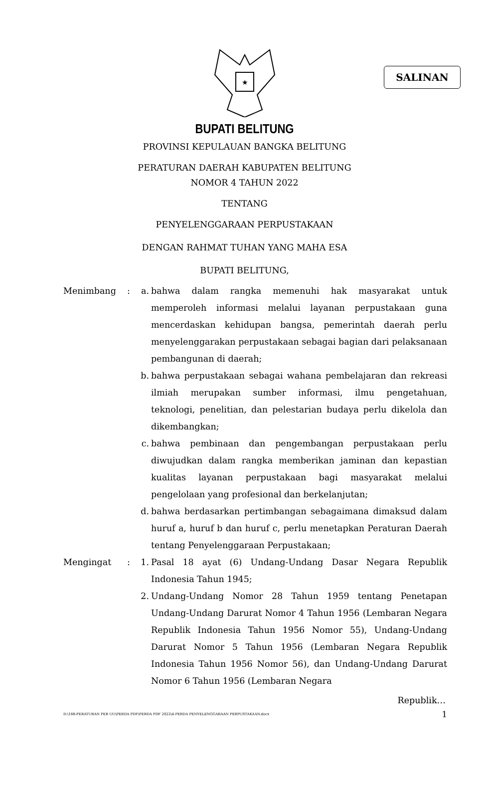SALINAN
★
BUPATI BELITUNG
PROVINSI KEPULAUAN BANGKA BELITUNG
PERATURAN DAERAH KABUPATEN BELITUNG
NOMOR 4 TAHUN 2022
TENTANG
PENYELENGGARAAN PERPUSTAKAAN
DENGAN RAHMAT TUHAN YANG MAHA ESA
BUPATI BELITUNG,
Menimbang : a. bahwa dalam rangka memenuhi hak masyarakat untuk memperoleh informasi melalui layanan perpustakaan guna mencerdaskan kehidupan bangsa, pemerintah daerah perlu menyelenggarakan perpustakaan sebagai bagian dari pelaksanaan pembangunan di daerah;
b. bahwa perpustakaan sebagai wahana pembelajaran dan rekreasi ilmiah merupakan sumber informasi, ilmu pengetahuan, teknologi, penelitian, dan pelestarian budaya perlu dikelola dan dikembangkan;
c. bahwa pembinaan dan pengembangan perpustakaan perlu diwujudkan dalam rangka memberikan jaminan dan kepastian kualitas layanan perpustakaan bagi masyarakat melalui pengelolaan yang profesional dan berkelanjutan;
d. bahwa berdasarkan pertimbangan sebagaimana dimaksud dalam huruf a, huruf b dan huruf c, perlu menetapkan Peraturan Daerah tentang Penyelenggaraan Perpustakaan;
Mengingat : 1. Pasal 18 ayat (6) Undang-Undang Dasar Negara Republik Indonesia Tahun 1945;
2. Undang-Undang Nomor 28 Tahun 1959 tentang Penetapan Undang-Undang Darurat Nomor 4 Tahun 1956 (Lembaran Negara Republik Indonesia Tahun 1956 Nomor 55), Undang-Undang Darurat Nomor 5 Tahun 1956 (Lembaran Negara Republik Indonesia Tahun 1956 Nomor 56), dan Undang-Undang Darurat Nomor 6 Tahun 1956 (Lembaran Negara
Republik…
D:\188-PERATURAN PER UU\PERDA PDF\PERDA PDF 2022\4-PERDA PENYELENGGARAAN PERPUSTAKAAN.docx 1